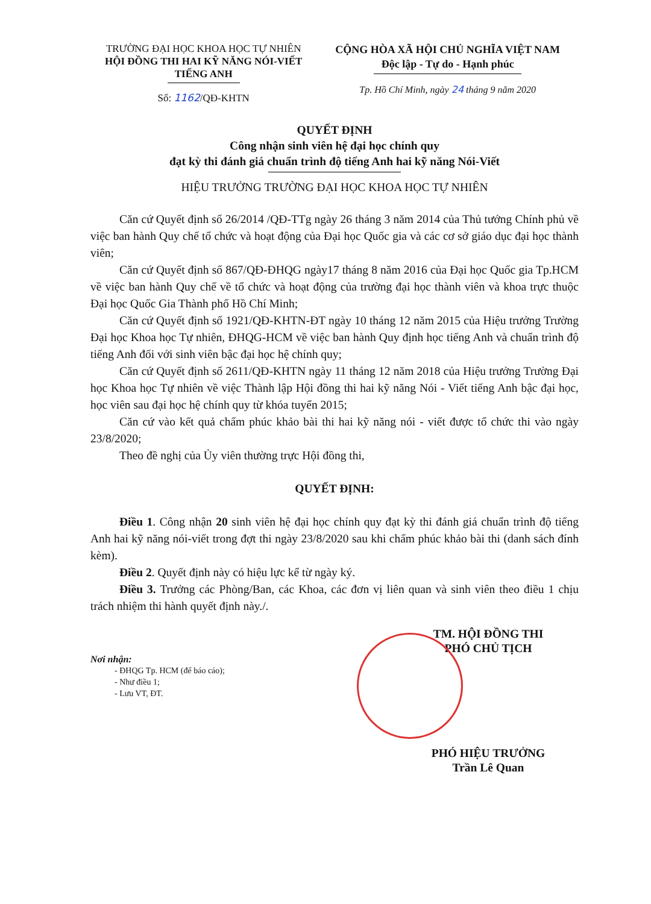TRƯỜNG ĐẠI HỌC KHOA HỌC TỰ NHIÊN
HỘI ĐỒNG THI HAI KỸ NĂNG NÓI-VIẾT
TIẾNG ANH
Số: 1162/QĐ-KHTN
CỘNG HÒA XÃ HỘI CHỦ NGHĨA VIỆT NAM
Độc lập - Tự do - Hạnh phúc
Tp. Hồ Chí Minh, ngày 24 tháng 9 năm 2020
QUYẾT ĐỊNH
Công nhận sinh viên hệ đại học chính quy
đạt kỳ thi đánh giá chuẩn trình độ tiếng Anh hai kỹ năng Nói-Viết
HIỆU TRƯỞNG TRƯỜNG ĐẠI HỌC KHOA HỌC TỰ NHIÊN
Căn cứ Quyết định số 26/2014 /QĐ-TTg ngày 26 tháng 3 năm 2014 của Thủ tướng Chính phủ về việc ban hành Quy chế tổ chức và hoạt động của Đại học Quốc gia và các cơ sở giáo dục đại học thành viên;
Căn cứ Quyết định số 867/QĐ-ĐHQG ngày17 tháng 8 năm 2016 của Đại học Quốc gia Tp.HCM về việc ban hành Quy chế về tổ chức và hoạt động của trường đại học thành viên và khoa trực thuộc Đại học Quốc Gia Thành phố Hồ Chí Minh;
Căn cứ Quyết định số 1921/QĐ-KHTN-ĐT ngày 10 tháng 12 năm 2015 của Hiệu trưởng Trường Đại học Khoa học Tự nhiên, ĐHQG-HCM về việc ban hành Quy định học tiếng Anh và chuẩn trình độ tiếng Anh đối với sinh viên bậc đại học hệ chính quy;
Căn cứ Quyết định số 2611/QĐ-KHTN ngày 11 tháng 12 năm 2018 của Hiệu trưởng Trường Đại học Khoa học Tự nhiên về việc Thành lập Hội đồng thi hai kỹ năng Nói - Viết tiếng Anh bậc đại học, học viên sau đại học hệ chính quy từ khóa tuyển 2015;
Căn cứ vào kết quả chấm phúc khảo bài thi hai kỹ năng nói - viết được tổ chức thi vào ngày 23/8/2020;
Theo đề nghị của Ủy viên thường trực Hội đồng thi,
QUYẾT ĐỊNH:
Điều 1. Công nhận 20 sinh viên hệ đại học chính quy đạt kỳ thi đánh giá chuẩn trình độ tiếng Anh hai kỹ năng nói-viết trong đợt thi ngày 23/8/2020 sau khi chấm phúc khảo bài thi (danh sách đính kèm).
Điều 2. Quyết định này có hiệu lực kể từ ngày ký.
Điều 3. Trưởng các Phòng/Ban, các Khoa, các đơn vị liên quan và sinh viên theo điều 1 chịu trách nhiệm thi hành quyết định này./.
Nơi nhận:
- ĐHQG Tp. HCM (để báo cáo);
- Như điều 1;
- Lưu VT, ĐT.
TM. HỘI ĐỒNG THI
PHÓ CHỦ TỊCH
PHÓ HIỆU TRƯỞNG
Trần Lê Quan